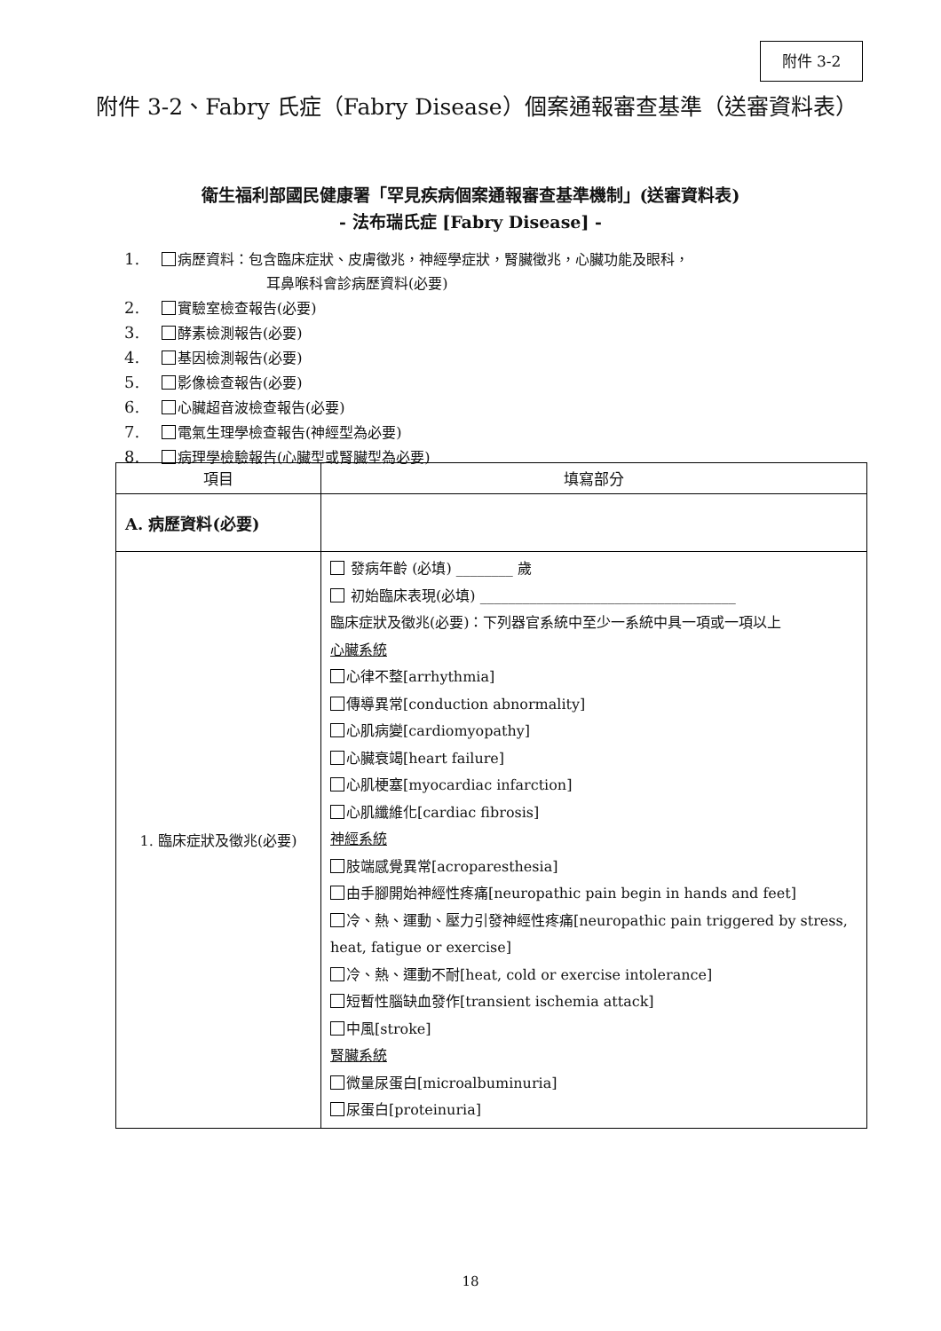附件 3-2
附件 3-2、Fabry 氏症（Fabry Disease）個案通報審查基準（送審資料表）
衛生福利部國民健康署「罕見疾病個案通報審查基準機制」(送審資料表)
- 法布瑞氏症 [Fabry Disease] -
1. 病歷資料：包含臨床症狀、皮膚徵兆，神經學症狀，腎臟徵兆，心臟功能及眼科，
耳鼻喉科會診病歷資料(必要)
2. 實驗室檢查報告(必要)
3. 酵素檢測報告(必要)
4. 基因檢測報告(必要)
5. 影像檢查報告(必要)
6. 心臟超音波檢查報告(必要)
7. 電氣生理學檢查報告(神經型為必要)
8. 病理學檢驗報告(心臟型或腎臟型為必要)
| 項目 | 填寫部分 |
| --- | --- |
| A. 病歷資料(必要) | |
| 1. 臨床症狀及徵兆(必要) | 發病年齡 (必填) ________ 歲 初始臨床表現(必填) ____________________________________ 臨床症狀及徵兆(必要)：下列器官系統中至少一系統中具一項或一項以上 心臟系統 心律不整[arrhythmia] 傳導異常[conduction abnormality] 心肌病變[cardiomyopathy] 心臟衰竭[heart failure] 心肌梗塞[myocardiac infarction] 心肌纖維化[cardiac fibrosis] 神經系統 肢端感覺異常[acroparesthesia] 由手腳開始神經性疼痛[neuropathic pain begin in hands and feet] 冷、熱、運動、壓力引發神經性疼痛[neuropathic pain triggered by stress, heat, fatigue or exercise] 冷、熱、運動不耐[heat, cold or exercise intolerance] 短暫性腦缺血發作[transient ischemia attack] 中風[stroke] 腎臟系統 微量尿蛋白[microalbuminuria] 尿蛋白[proteinuria] |
18